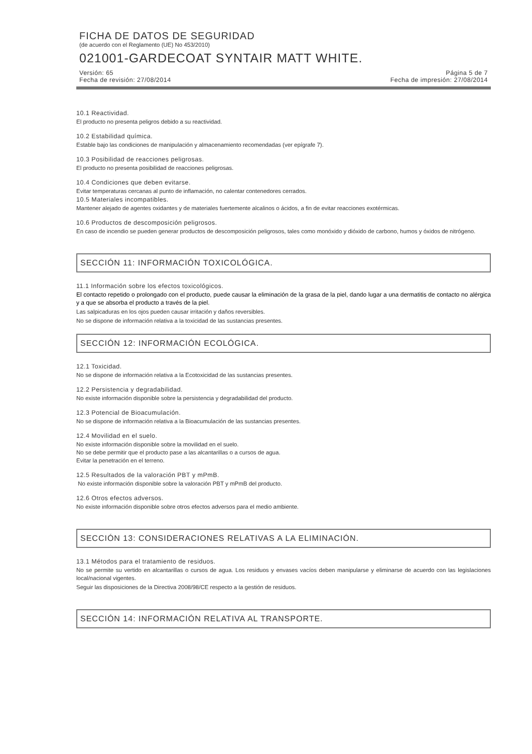FICHA DE DATOS DE SEGURIDAD
(de acuerdo con el Reglamento (UE) No 453/2010)
021001-GARDECOAT SYNTAIR MATT WHITE.
Versión: 65 Página 5 de 7
Fecha de revisión: 27/08/2014 Fecha de impresión: 27/08/2014
10.1 Reactividad.
El producto no presenta peligros debido a su reactividad.
10.2 Estabilidad química.
Estable bajo las condiciones de manipulación y almacenamiento recomendadas (ver epígrafe 7).
10.3 Posibilidad de reacciones peligrosas.
El producto no presenta posibilidad de reacciones peligrosas.
10.4 Condiciones que deben evitarse.
Evitar temperaturas cercanas al punto de inflamación, no calentar contenedores cerrados.
10.5 Materiales incompatibles.
Mantener alejado de agentes oxidantes y de materiales fuertemente alcalinos o ácidos, a fin de evitar reacciones exotérmicas.
10.6 Productos de descomposición peligrosos.
En caso de incendio se pueden generar productos de descomposición peligrosos, tales como monóxido y dióxido de carbono, humos y óxidos de nitrógeno.
SECCIÓN 11: INFORMACIÓN TOXICOLÓGICA.
11.1 Información sobre los efectos toxicológicos.
El contacto repetido o prolongado con el producto, puede causar la eliminación de la grasa de la piel, dando lugar a una dermatitis de contacto no alérgica y a que se absorba el producto a través de la piel.
Las salpicaduras en los ojos pueden causar irritación y daños reversibles.
No se dispone de información relativa a la toxicidad de las sustancias presentes.
SECCIÓN 12: INFORMACIÓN ECOLÓGICA.
12.1 Toxicidad.
No se dispone de información relativa a la Ecotoxicidad de las sustancias presentes.
12.2 Persistencia y degradabilidad.
No existe información disponible sobre la persistencia y degradabilidad del producto.
12.3 Potencial de Bioacumulación.
No se dispone de información relativa a la Bioacumulación de las sustancias presentes.
12.4 Movilidad en el suelo.
No existe información disponible sobre la movilidad en el suelo.
No se debe permitir que el producto pase a las alcantarillas o a cursos de agua.
Evitar la penetración en el terreno.
12.5 Resultados de la valoración PBT y mPmB.
No existe información disponible sobre la valoración PBT y mPmB del producto.
12.6 Otros efectos adversos.
No existe información disponible sobre otros efectos adversos para el medio ambiente.
SECCIÓN 13: CONSIDERACIONES RELATIVAS A LA ELIMINACIÓN.
13.1 Métodos para el tratamiento de residuos.
No se permite su vertido en alcantarillas o cursos de agua. Los residuos y envases vacíos deben manipularse y eliminarse de acuerdo con las legislaciones local/nacional vigentes.
Seguir las disposiciones de la Directiva 2008/98/CE respecto a la gestión de residuos.
SECCIÓN 14: INFORMACIÓN RELATIVA AL TRANSPORTE.